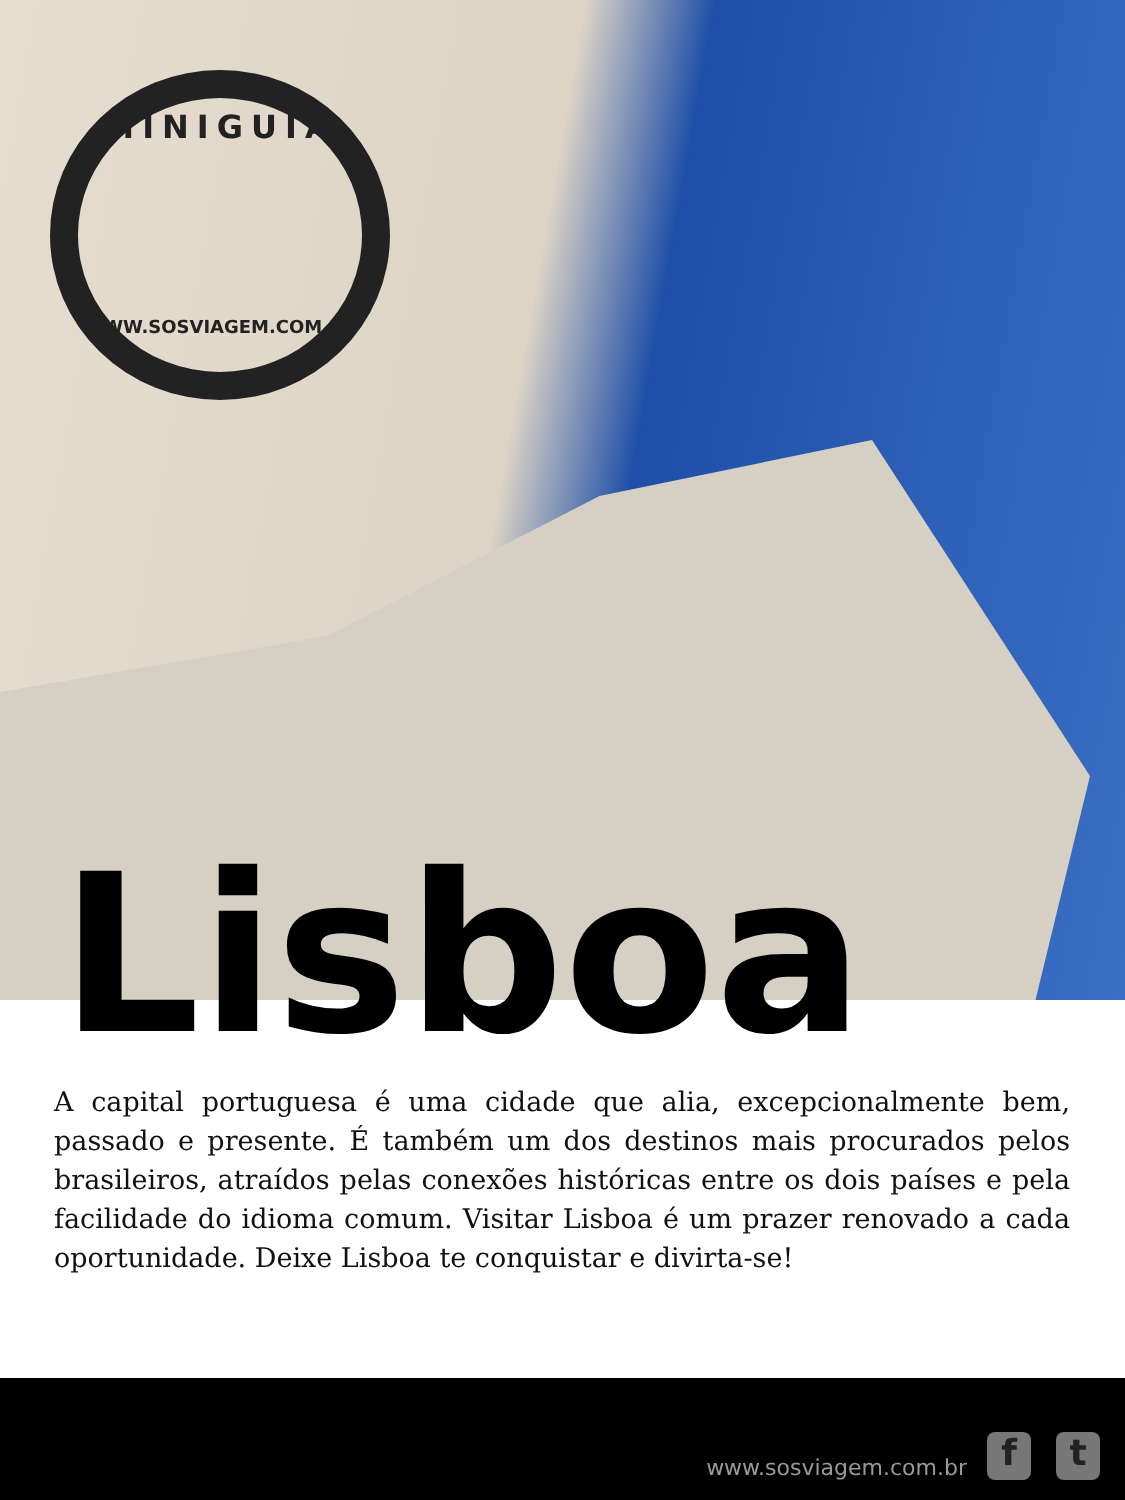MINIGUIA
WWW.SOSVIAGEM.COM.BR
Lisboa
A capital portuguesa é uma cidade que alia, excepcionalmente bem, passado e presente. É também um dos destinos mais procurados pelos brasileiros, atraídos pelas conexões históricas entre os dois países e pela facilidade do idioma comum. Visitar Lisboa é um prazer renovado a cada oportunidade. Deixe Lisboa te conquistar e divirta-se!
www.sosviagem.com.br
f
t